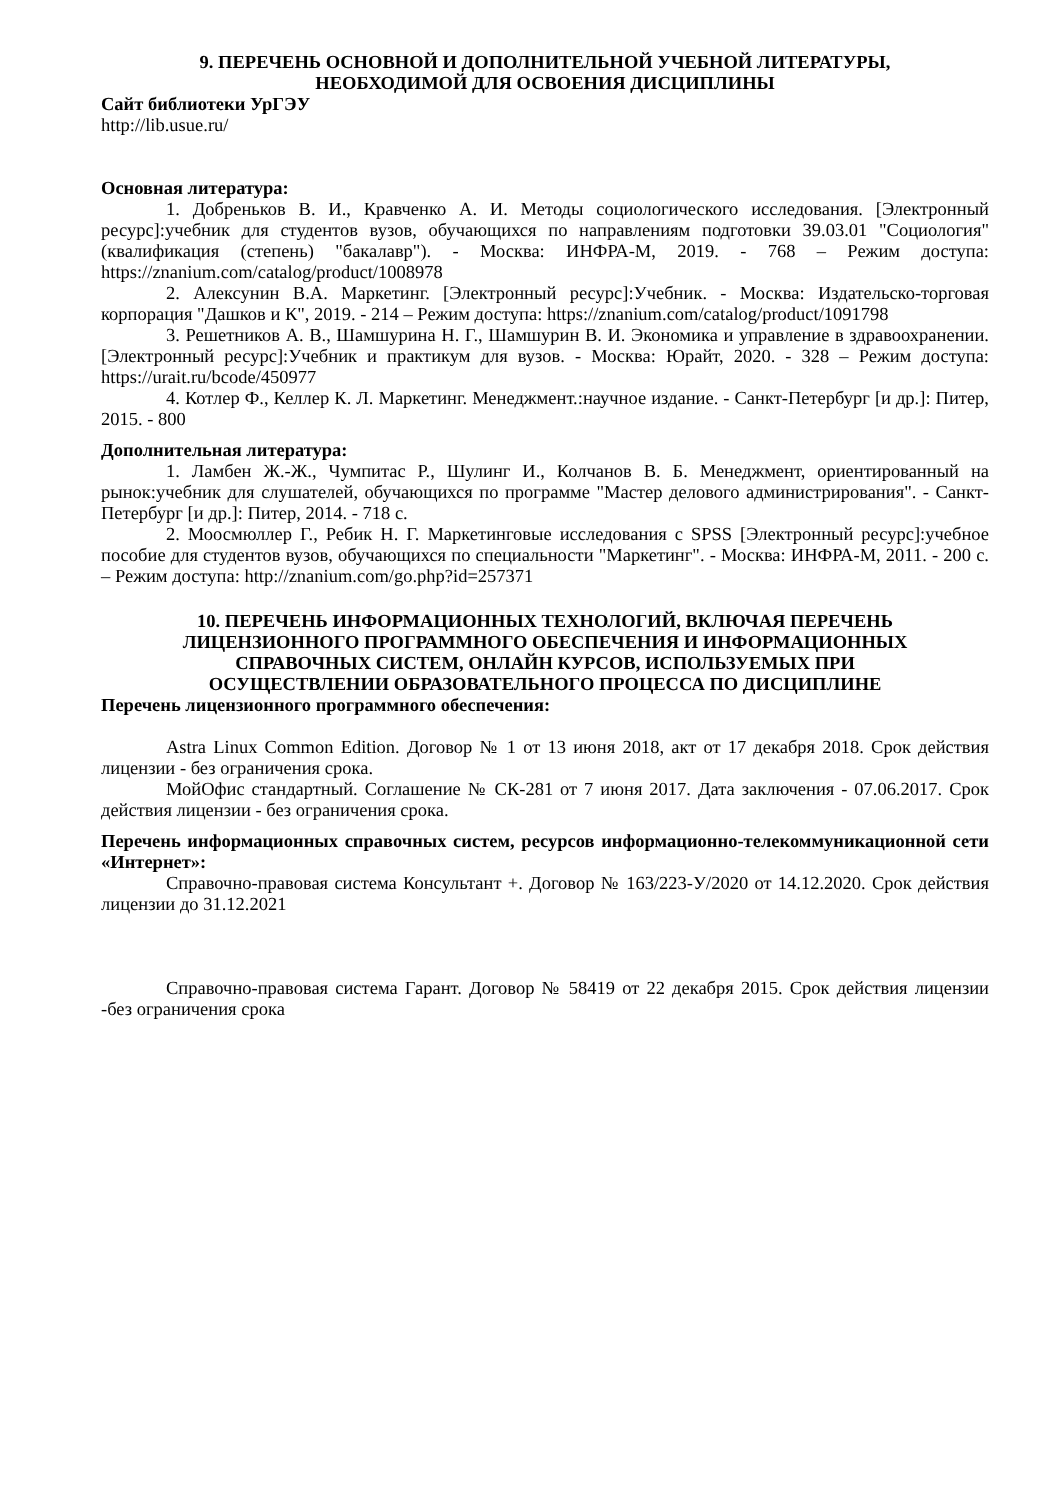9. ПЕРЕЧЕНЬ ОСНОВНОЙ И ДОПОЛНИТЕЛЬНОЙ УЧЕБНОЙ ЛИТЕРАТУРЫ,
НЕОБХОДИМОЙ ДЛЯ ОСВОЕНИЯ ДИСЦИПЛИНЫ
Сайт библиотеки УрГЭУ
http://lib.usue.ru/
Основная литература:
1. Добреньков В. И., Кравченко А. И. Методы социологического исследования. [Электронный ресурс]:учебник для студентов вузов, обучающихся по направлениям подготовки 39.03.01 "Социология" (квалификация (степень) "бакалавр"). - Москва: ИНФРА-М, 2019. - 768 – Режим доступа: https://znanium.com/catalog/product/1008978
2. Алексунин В.А. Маркетинг. [Электронный ресурс]:Учебник. - Москва: Издательско-торговая корпорация "Дашков и К", 2019. - 214 – Режим доступа: https://znanium.com/catalog/product/1091798
3. Решетников А. В., Шамшурина Н. Г., Шамшурин В. И. Экономика и управление в здравоохранении. [Электронный ресурс]:Учебник и практикум для вузов. - Москва: Юрайт, 2020. - 328 – Режим доступа: https://urait.ru/bcode/450977
4. Котлер Ф., Келлер К. Л. Маркетинг. Менеджмент.:научное издание. - Санкт-Петербург [и др.]: Питер, 2015. - 800
Дополнительная литература:
1. Ламбен Ж.-Ж., Чумпитас Р., Шулинг И., Колчанов В. Б. Менеджмент, ориентированный на рынок:учебник для слушателей, обучающихся по программе "Мастер делового администрирования". - Санкт-Петербург [и др.]: Питер, 2014. - 718 с.
2. Моосмюллер Г., Ребик Н. Г. Маркетинговые исследования с SPSS [Электронный ресурс]:учебное пособие для студентов вузов, обучающихся по специальности "Маркетинг". - Москва: ИНФРА-М, 2011. - 200 с. – Режим доступа: http://znanium.com/go.php?id=257371
10. ПЕРЕЧЕНЬ ИНФОРМАЦИОННЫХ ТЕХНОЛОГИЙ, ВКЛЮЧАЯ ПЕРЕЧЕНЬ
ЛИЦЕНЗИОННОГО ПРОГРАММНОГО ОБЕСПЕЧЕНИЯ И ИНФОРМАЦИОННЫХ
СПРАВОЧНЫХ СИСТЕМ, ОНЛАЙН КУРСОВ, ИСПОЛЬЗУЕМЫХ ПРИ
ОСУЩЕСТВЛЕНИИ ОБРАЗОВАТЕЛЬНОГО ПРОЦЕССА ПО ДИСЦИПЛИНЕ
Перечень лицензионного программного обеспечения:
Astra Linux Common Edition. Договор № 1 от 13 июня 2018, акт от 17 декабря 2018. Срок действия лицензии - без ограничения срока.
МойОфис стандартный. Соглашение № СК-281 от 7 июня 2017. Дата заключения - 07.06.2017. Срок действия лицензии - без ограничения срока.
Перечень информационных справочных систем, ресурсов информационно-телекоммуникационной сети «Интернет»:
Справочно-правовая система Консультант +. Договор № 163/223-У/2020 от 14.12.2020. Срок действия лицензии до 31.12.2021
Справочно-правовая система Гарант. Договор № 58419 от 22 декабря 2015. Срок действия лицензии -без ограничения срока